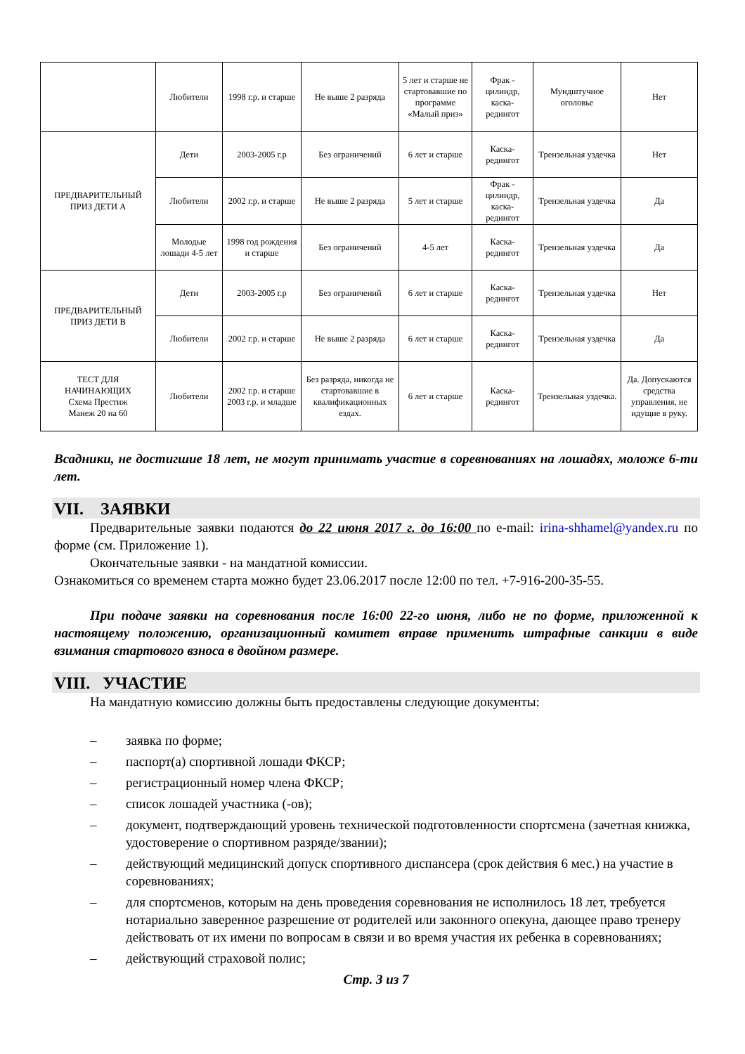| | Любители | 1998 г.р. и старше | Не выше 2 разряда | 5 лет и старше не стартовавшие по программе «Малый приз» | Фрак - цилиндр, каска-редингот | Мундштучное оголовье | Нет |
| ПРЕДВАРИТЕЛЬНЫЙ ПРИЗ ДЕТИ А | Дети | 2003-2005 г.р | Без ограничений | 6 лет и старше | Каска-редингот | Трензельная уздечка | Нет |
| | Любители | 2002 г.р. и старше | Не выше 2 разряда | 5 лет и старше | Фрак - цилиндр, каска-редингот | Трензельная уздечка | Да |
| | Молодые лошади 4-5 лет | 1998 год рождения и старше | Без ограничений | 4-5 лет | Каска-редингот | Трензельная уздечка | Да |
| ПРЕДВАРИТЕЛЬНЫЙ ПРИЗ ДЕТИ В | Дети | 2003-2005 г.р | Без ограничений | 6 лет и старше | Каска-редингот | Трензельная уздечка | Нет |
| | Любители | 2002 г.р. и старше | Не выше 2 разряда | 6 лет и старше | Каска-редингот | Трензельная уздечка | Да |
| ТЕСТ ДЛЯ НАЧИНАЮЩИХ Схема Престиж Манеж 20 на 60 | Любители | 2002 г.р. и старше 2003 г.р. и младше | Без разряда, никогда не стартовавшие в квалификационных ездах. | 6 лет и старше | Каска-редингот | Трензельная уздечка. | Да. Допускаются средства управления, не идущие в руку. |
Всадники, не достигшие 18 лет, не могут принимать участие в соревнованиях на лошадях, моложе 6-ти лет.
VII. ЗАЯВКИ
Предварительные заявки подаются до 22 июня 2017 г. до 16:00 по e-mail: irina-shhamel@yandex.ru по форме (см. Приложение 1).
Окончательные заявки - на мандатной комиссии.
Ознакомиться со временем старта можно будет 23.06.2017 после 12:00 по тел. +7-916-200-35-55.
При подаче заявки на соревнования после 16:00 22-го июня, либо не по форме, приложенной к настоящему положению, организационный комитет вправе применить штрафные санкции в виде взимания стартового взноса в двойном размере.
VIII. УЧАСТИЕ
На мандатную комиссию должны быть предоставлены следующие документы:
– заявка по форме;
– паспорт(а) спортивной лошади ФКСР;
– регистрационный номер члена ФКСР;
– список лошадей участника (-ов);
– документ, подтверждающий уровень технической подготовленности спортсмена (зачетная книжка, удостоверение о спортивном разряде/звании);
– действующий медицинский допуск спортивного диспансера (срок действия 6 мес.) на участие в соревнованиях;
– для спортсменов, которым на день проведения соревнования не исполнилось 18 лет, требуется нотариально заверенное разрешение от родителей или законного опекуна, дающее право тренеру действовать от их имени по вопросам в связи и во время участия их ребенка в соревнованиях;
– действующий страховой полис;
Стр. 3 из 7